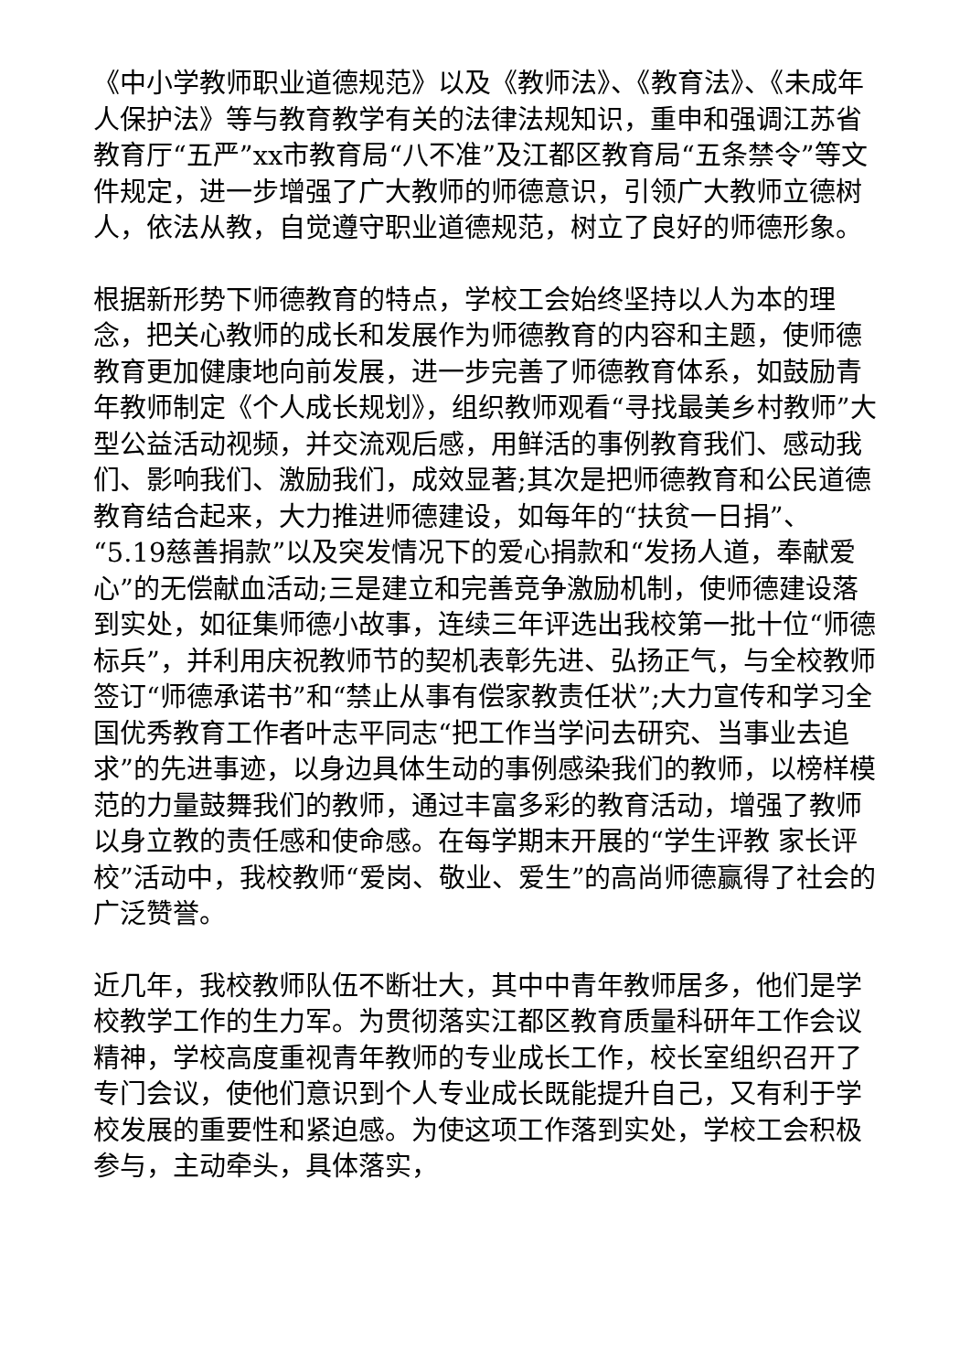《中小学教师职业道德规范》以及《教师法》、《教育法》、《未成年人保护法》等与教育教学有关的法律法规知识，重申和强调江苏省教育厅“五严”xx市教育局“八不准”及江都区教育局“五条禁令”等文件规定，进一步增强了广大教师的师德意识，引领广大教师立德树人，依法从教，自觉遵守职业道德规范，树立了良好的师德形象。
根据新形势下师德教育的特点，学校工会始终坚持以人为本的理念，把关心教师的成长和发展作为师德教育的内容和主题，使师德教育更加健康地向前发展，进一步完善了师德教育体系，如鼓励青年教师制定《个人成长规划》，组织教师观看“寻找最美乡村教师”大型公益活动视频，并交流观后感，用鲜活的事例教育我们、感动我们、影响我们、激励我们，成效显著;其次是把师德教育和公民道德教育结合起来，大力推进师德建设，如每年的“扶贫一日捐”、“5.19慈善捐款”以及突发情况下的爱心捐款和“发扬人道，奉献爱心”的无偿献血活动;三是建立和完善竞争激励机制，使师德建设落到实处，如征集师德小故事，连续三年评选出我校第一批十位“师德标兵”，并利用庆祝教师节的契机表彰先进、弘扬正气，与全校教师签订“师德承诺书”和“禁止从事有偿家教责任状”;大力宣传和学习全国优秀教育工作者叶志平同志“把工作当学问去研究、当事业去追求”的先进事迹，以身边具体生动的事例感染我们的教师，以榜样模范的力量鼓舞我们的教师，通过丰富多彩的教育活动，增强了教师以身立教的责任感和使命感。在每学期末开展的“学生评教 家长评校”活动中，我校教师“爱岗、敬业、爱生”的高尚师德赢得了社会的广泛赞誉。
近几年，我校教师队伍不断壮大，其中中青年教师居多，他们是学校教学工作的生力军。为贯彻落实江都区教育质量科研年工作会议精神，学校高度重视青年教师的专业成长工作，校长室组织召开了专门会议，使他们意识到个人专业成长既能提升自己，又有利于学校发展的重要性和紧迫感。为使这项工作落到实处，学校工会积极参与，主动牵头，具体落实，